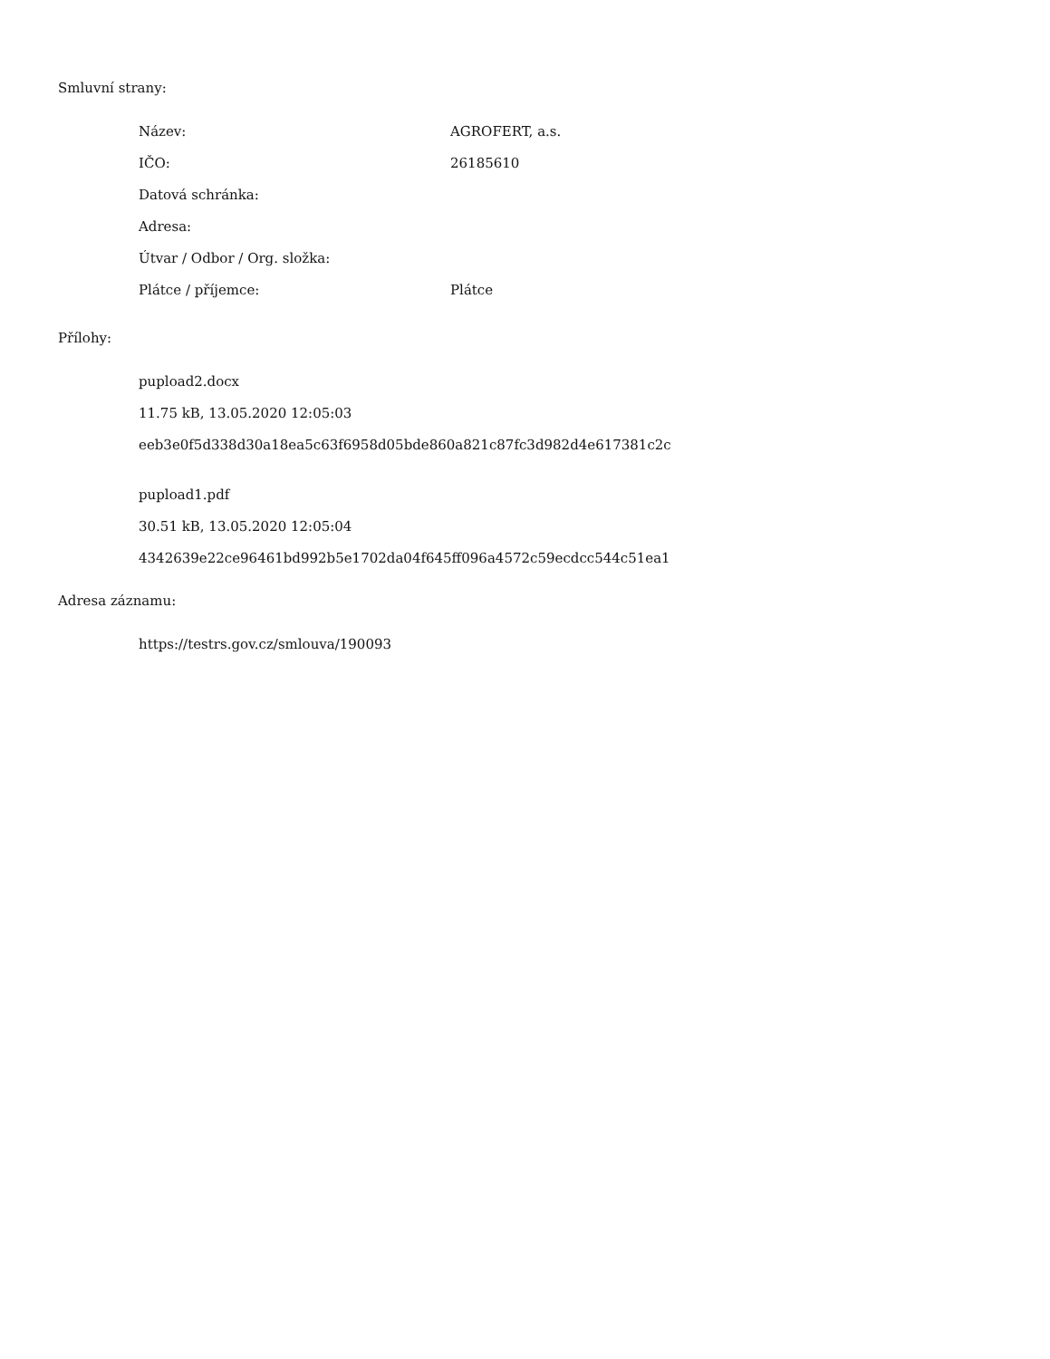Smluvní strany:
| Název: | AGROFERT, a.s. |
| IČO: | 26185610 |
| Datová schránka: | |
| Adresa: | |
| Útvar / Odbor / Org. složka: | |
| Plátce / příjemce: | Plátce |
Přílohy:
pupload2.docx
11.75 kB, 13.05.2020 12:05:03
eeb3e0f5d338d30a18ea5c63f6958d05bde860a821c87fc3d982d4e617381c2c
pupload1.pdf
30.51 kB, 13.05.2020 12:05:04
4342639e22ce96461bd992b5e1702da04f645ff096a4572c59ecdcc544c51ea1
Adresa záznamu:
https://testrs.gov.cz/smlouva/190093